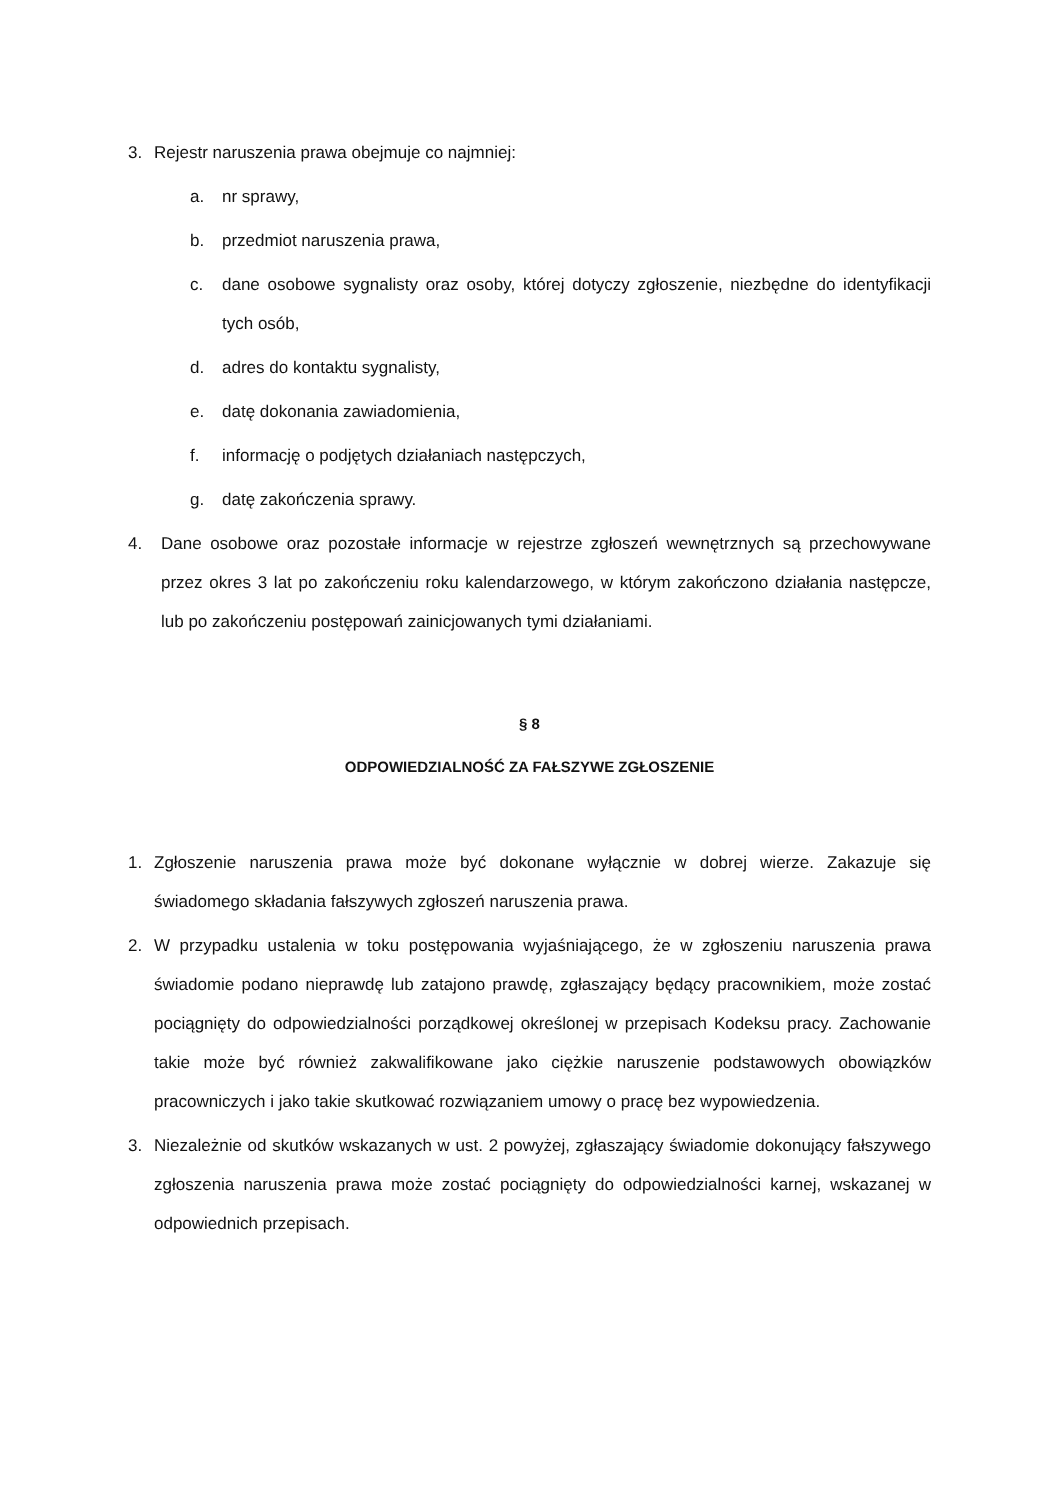3. Rejestr naruszenia prawa obejmuje co najmniej:
a. nr sprawy,
b. przedmiot naruszenia prawa,
c. dane osobowe sygnalisty oraz osoby, której dotyczy zgłoszenie, niezbędne do identyfikacji tych osób,
d. adres do kontaktu sygnalisty,
e. datę dokonania zawiadomienia,
f. informację o podjętych działaniach następczych,
g. datę zakończenia sprawy.
4. Dane osobowe oraz pozostałe informacje w rejestrze zgłoszeń wewnętrznych są przechowywane przez okres 3 lat po zakończeniu roku kalendarzowego, w którym zakończono działania następcze, lub po zakończeniu postępowań zainicjowanych tymi działaniami.
§ 8
ODPOWIEDZIALNOŚĆ ZA FAŁSZYWE ZGŁOSZENIE
1. Zgłoszenie naruszenia prawa może być dokonane wyłącznie w dobrej wierze. Zakazuje się świadomego składania fałszywych zgłoszeń naruszenia prawa.
2. W przypadku ustalenia w toku postępowania wyjaśniającego, że w zgłoszeniu naruszenia prawa świadomie podano nieprawdę lub zatajono prawdę, zgłaszający będący pracownikiem, może zostać pociągnięty do odpowiedzialności porządkowej określonej w przepisach Kodeksu pracy. Zachowanie takie może być również zakwalifikowane jako ciężkie naruszenie podstawowych obowiązków pracowniczych i jako takie skutkować rozwiązaniem umowy o pracę bez wypowiedzenia.
3. Niezależnie od skutków wskazanych w ust. 2 powyżej, zgłaszający świadomie dokonujący fałszywego zgłoszenia naruszenia prawa może zostać pociągnięty do odpowiedzialności karnej, wskazanej w odpowiednich przepisach.